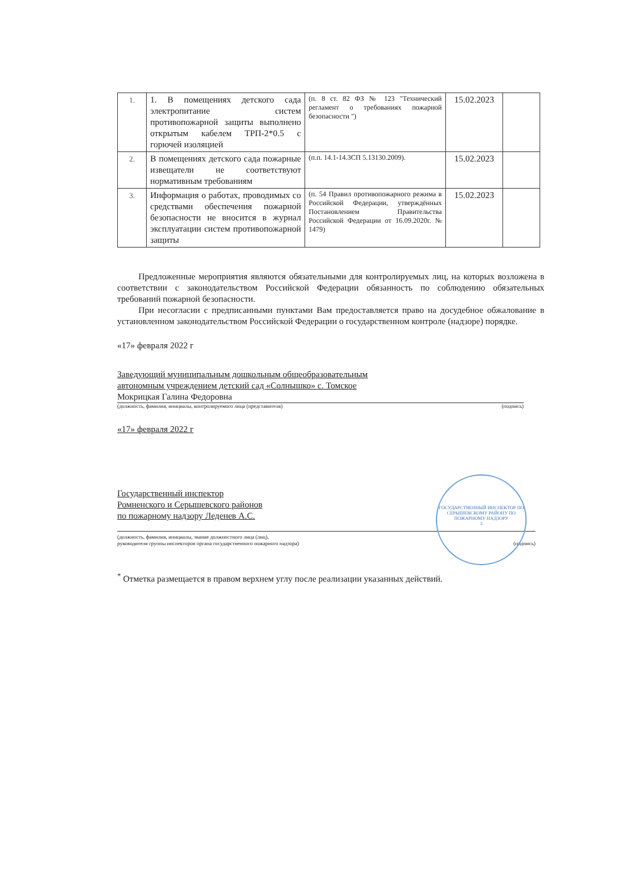| 1. | 1. В помещениях детского сада электропитание систем противопожарной защиты выполнено открытым кабелем ТРП-2*0.5 с горючей изоляцией | (п. 8 ст. 82 ФЗ № 123 "Технический регламент о требованиях пожарной безопасности ") | 15.02.2023 | |
| 2. | В помещениях детского сада пожарные извещатели не соответствуют нормативным требованиям | (п.п. 14.1-14.3СП 5.13130.2009). | 15.02.2023 | |
| 3. | Информация о работах, проводимых со средствами обеспечения пожарной безопасности не вносится в журнал эксплуатации систем противопожарной защиты | (п. 54 Правил противопожарного режима в Российской Федерации, утверждённых Постановлением Правительства Российской Федерации от 16.09.2020г. № 1479) | 15.02.2023 | |
Предложенные мероприятия являются обязательными для контролируемых лиц, на которых возложена в соответствии с законодательством Российской Федерации обязанность по соблюдению обязательных требований пожарной безопасности.
При несогласии с предписанными пунктами Вам предоставляется право на досудебное обжалование в установленном законодательством Российской Федерации о государственном контроле (надзоре) порядке.
«17» февраля 2022 г
Заведующий муниципальным дошкольным общеобразовательным
автономным учреждением детский сад «Солнышко» с. Томское
Мокрицкая Галина Федоровна
(должность, фамилия, инициалы, контролируемого лица (представителя) (подпись)
«17» февраля 2022 г
Государственный инспектор
Ромненского и Серышевского районов
по пожарному надзору Леденев А.С.
(должность, фамилия, инициалы, звание должностного лица (лиц),
руководителя группы инспекторов органа государственного пожарного надзора)
(подпись)
<sup>*</sup> Отметка размещается в правом верхнем углу после реализации указанных действий.
ГОСУДАРСТВЕННЫЙ ИНСПЕКТОР ПО СЕРЫШЕВСКОМУ РАЙОНУ ПО ПОЖАРНОМУ НАДЗОРУ
3